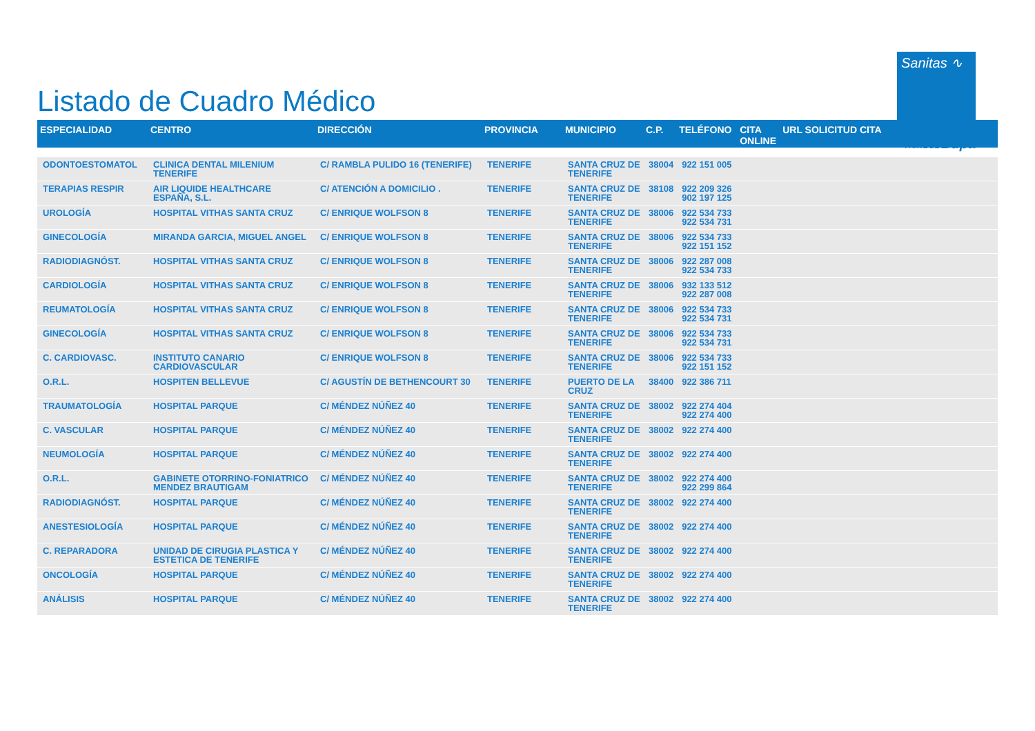Listado de Cuadro Médico
Sanitas ∿
PARTE DE Bupa
| ESPECIALIDAD | CENTRO | DIRECCIÓN | PROVINCIA | MUNICIPIO | C.P. | TELÉFONO | CITA ONLINE | URL SOLICITUD CITA |
| --- | --- | --- | --- | --- | --- | --- | --- | --- |
| ODONTOESTOMATOL | CLINICA DENTAL MILENIUM TENERIFE | C/ RAMBLA PULIDO 16 (TENERIFE) | TENERIFE | SANTA CRUZ DE TENERIFE | 38004 | 922 151 005 | | |
| TERAPIAS RESPIR | AIR LIQUIDE HEALTHCARE ESPAÑA, S.L. | C/ ATENCIÓN A DOMICILIO . | TENERIFE | SANTA CRUZ DE TENERIFE | 38108 | 922 209 326 902 197 125 | | |
| UROLOGÍA | HOSPITAL VITHAS SANTA CRUZ | C/ ENRIQUE WOLFSON 8 | TENERIFE | SANTA CRUZ DE TENERIFE | 38006 | 922 534 733 922 534 731 | | |
| GINECOLOGÍA | MIRANDA GARCIA, MIGUEL ANGEL | C/ ENRIQUE WOLFSON 8 | TENERIFE | SANTA CRUZ DE TENERIFE | 38006 | 922 534 733 922 151 152 | | |
| RADIODIAGNÓST. | HOSPITAL VITHAS SANTA CRUZ | C/ ENRIQUE WOLFSON 8 | TENERIFE | SANTA CRUZ DE TENERIFE | 38006 | 922 287 008 922 534 733 | | |
| CARDIOLOGÍA | HOSPITAL VITHAS SANTA CRUZ | C/ ENRIQUE WOLFSON 8 | TENERIFE | SANTA CRUZ DE TENERIFE | 38006 | 932 133 512 922 287 008 | | |
| REUMATOLOGÍA | HOSPITAL VITHAS SANTA CRUZ | C/ ENRIQUE WOLFSON 8 | TENERIFE | SANTA CRUZ DE TENERIFE | 38006 | 922 534 733 922 534 731 | | |
| GINECOLOGÍA | HOSPITAL VITHAS SANTA CRUZ | C/ ENRIQUE WOLFSON 8 | TENERIFE | SANTA CRUZ DE TENERIFE | 38006 | 922 534 733 922 534 731 | | |
| C. CARDIOVASC. | INSTITUTO CANARIO CARDIOVASCULAR | C/ ENRIQUE WOLFSON 8 | TENERIFE | SANTA CRUZ DE TENERIFE | 38006 | 922 534 733 922 151 152 | | |
| O.R.L. | HOSPITEN BELLEVUE | C/ AGUSTÍN DE BETHENCOURT 30 | TENERIFE | PUERTO DE LA CRUZ | 38400 | 922 386 711 | | |
| TRAUMATOLOGÍA | HOSPITAL PARQUE | C/ MÉNDEZ NÚÑEZ 40 | TENERIFE | SANTA CRUZ DE TENERIFE | 38002 | 922 274 404 922 274 400 | | |
| C. VASCULAR | HOSPITAL PARQUE | C/ MÉNDEZ NÚÑEZ 40 | TENERIFE | SANTA CRUZ DE TENERIFE | 38002 | 922 274 400 | | |
| NEUMOLOGÍA | HOSPITAL PARQUE | C/ MÉNDEZ NÚÑEZ 40 | TENERIFE | SANTA CRUZ DE TENERIFE | 38002 | 922 274 400 | | |
| O.R.L. | GABINETE OTORRINO-FONIATRICO MENDEZ BRAUTIGAM | C/ MÉNDEZ NÚÑEZ 40 | TENERIFE | SANTA CRUZ DE TENERIFE | 38002 | 922 274 400 922 299 864 | | |
| RADIODIAGNÓST. | HOSPITAL PARQUE | C/ MÉNDEZ NÚÑEZ 40 | TENERIFE | SANTA CRUZ DE TENERIFE | 38002 | 922 274 400 | | |
| ANESTESIOLOGÍA | HOSPITAL PARQUE | C/ MÉNDEZ NÚÑEZ 40 | TENERIFE | SANTA CRUZ DE TENERIFE | 38002 | 922 274 400 | | |
| C. REPARADORA | UNIDAD DE CIRUGIA PLASTICA Y ESTETICA DE TENERIFE | C/ MÉNDEZ NÚÑEZ 40 | TENERIFE | SANTA CRUZ DE TENERIFE | 38002 | 922 274 400 | | |
| ONCOLOGÍA | HOSPITAL PARQUE | C/ MÉNDEZ NÚÑEZ 40 | TENERIFE | SANTA CRUZ DE TENERIFE | 38002 | 922 274 400 | | |
| ANÁLISIS | HOSPITAL PARQUE | C/ MÉNDEZ NÚÑEZ 40 | TENERIFE | SANTA CRUZ DE TENERIFE | 38002 | 922 274 400 | | |